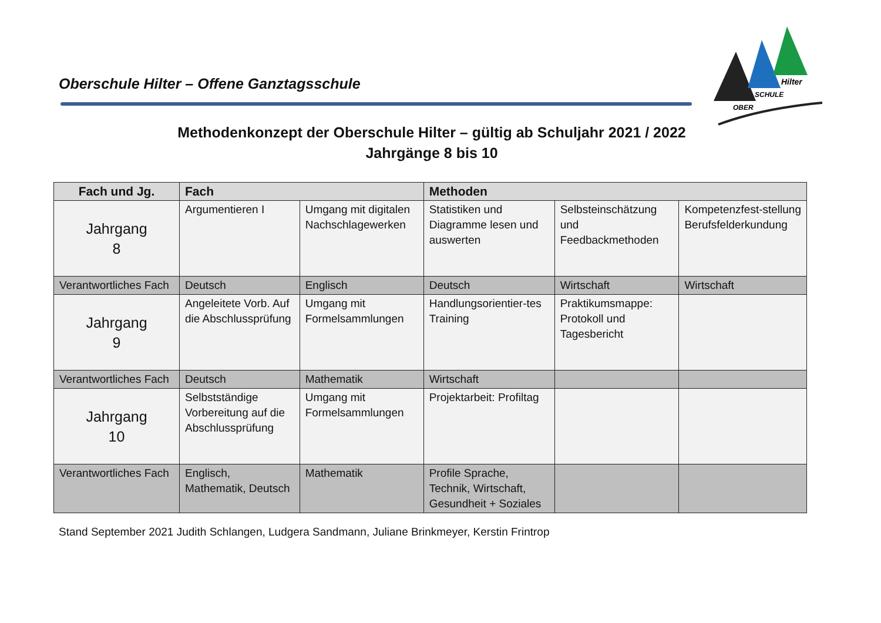Oberschule Hilter – Offene Ganztagsschule
Hilter
SCHULE
OBER
Methodenkonzept der Oberschule Hilter – gültig ab Schuljahr 2021 / 2022
Jahrgänge 8 bis 10
| Fach und Jg. | Fach | | Methoden | | |
| --- | --- | --- | --- | --- | --- |
| Jahrgang 8 | Argumentieren I | Umgang mit digitalen Nachschlagewerken | Statistiken und Diagramme lesen und auswerten | Selbsteinschätzung und Feedbackmethoden | Kompetenzfest-stellung Berufsfelderkundung |
| Verantwortliches Fach | Deutsch | Englisch | Deutsch | Wirtschaft | Wirtschaft |
| Jahrgang 9 | Angeleitete Vorb. Auf die Abschlussprüfung | Umgang mit Formelsammlungen | Handlungsorientier-tes Training | Praktikumsmappe: Protokoll und Tagesbericht | |
| Verantwortliches Fach | Deutsch | Mathematik | Wirtschaft | | |
| Jahrgang 10 | Selbstständige Vorbereitung auf die Abschlussprüfung | Umgang mit Formelsammlungen | Projektarbeit: Profiltag | | |
| Verantwortliches Fach | Englisch, Mathematik, Deutsch | Mathematik | Profile Sprache, Technik, Wirtschaft, Gesundheit + Soziales | | |
Stand September 2021 Judith Schlangen, Ludgera Sandmann, Juliane Brinkmeyer, Kerstin Frintrop